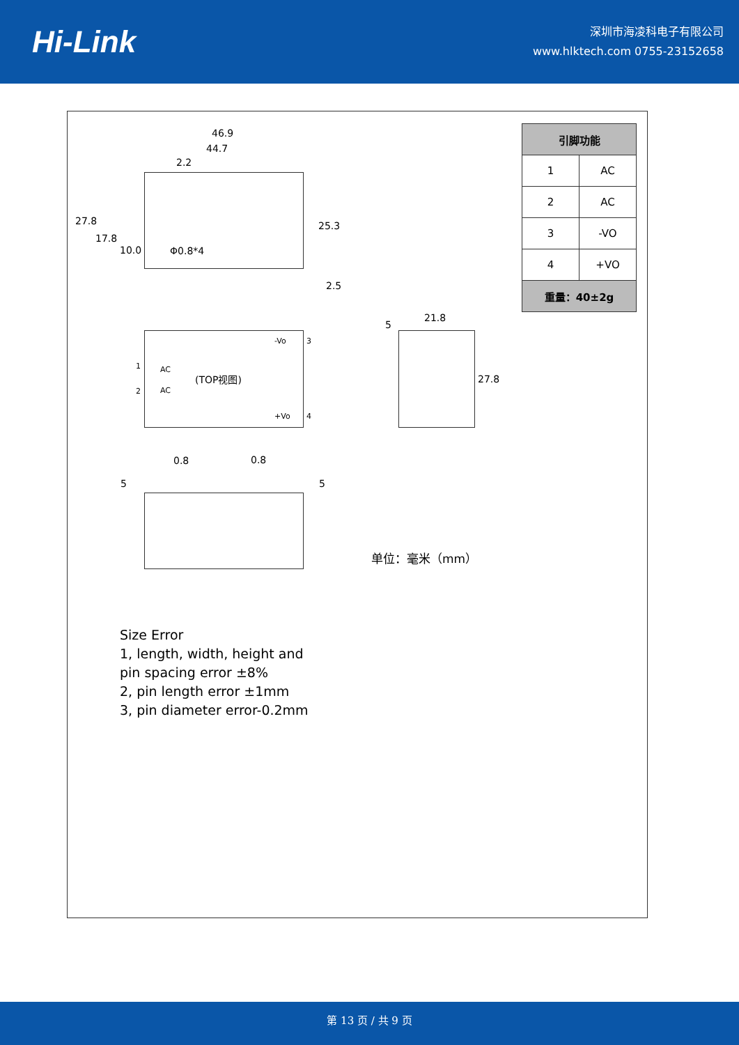Hi-Link
深圳市海凌科电子有限公司
www.hlktech.com 0755-23152658
46.9
44.7
2.2
27.8
17.8
10.0 Φ0.8*4
25.3
2.5
| 引脚功能 | |
| --- | --- |
| 1 | AC |
| 2 | AC |
| 3 | -VO |
| 4 | +VO |
| 重量：40±2g | |
-Vo 3
1 AC
(TOP视图)
2 AC
+Vo 4
5
21.8
27.8
0.8 0.8
5 5
单位：毫米（mm）
Size Error
1, length, width, height and pin spacing error ±8%
2, pin length error ±1mm
3, pin diameter error-0.2mm
第 13 页 / 共 9 页